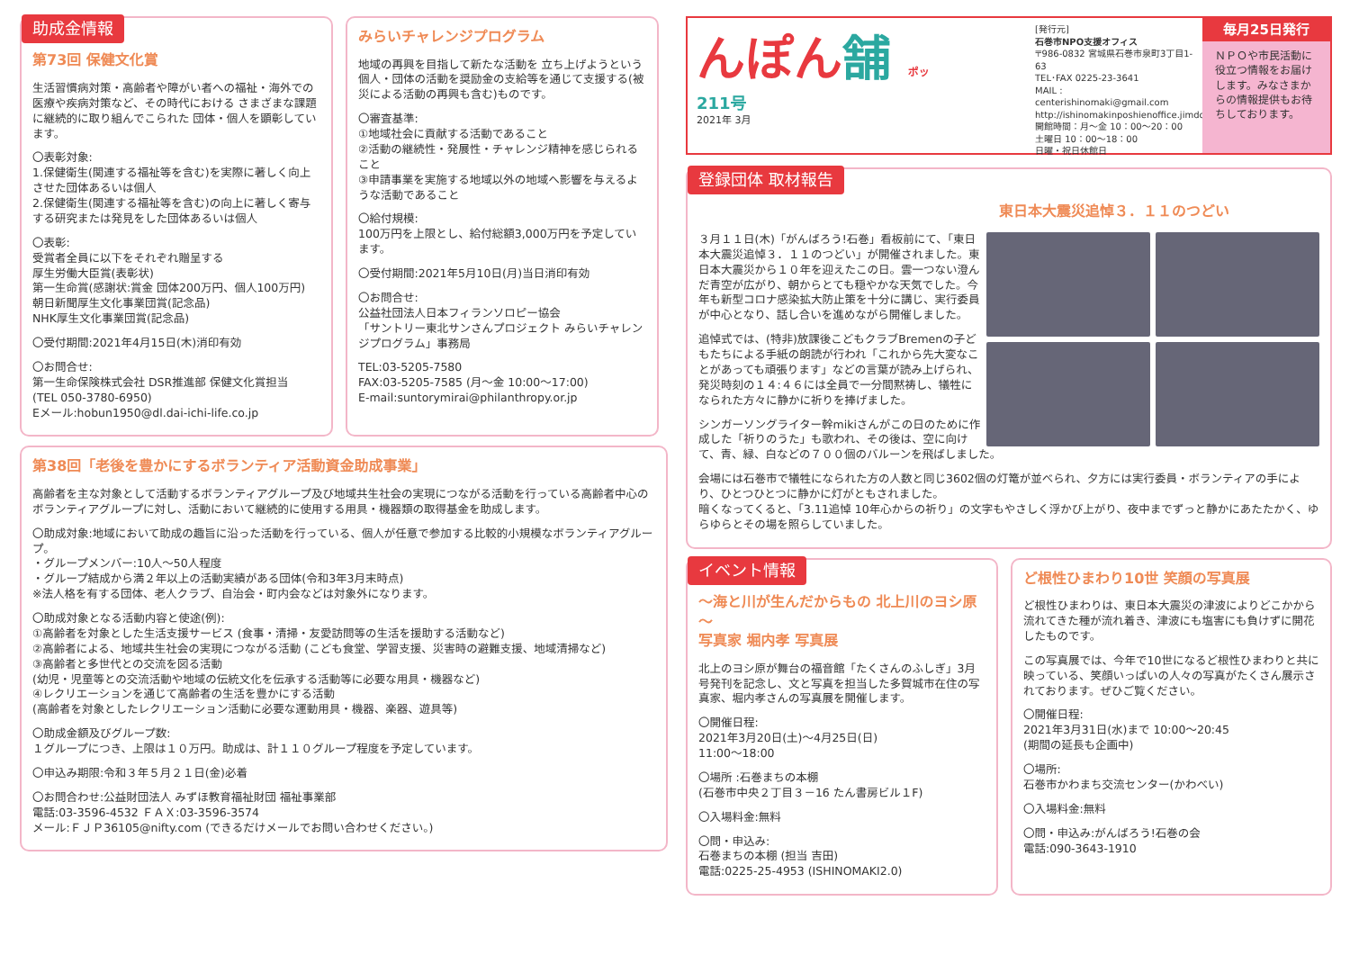助成金情報
第73回 保健文化賞
生活習慣病対策・高齢者や障がい者への福祉・海外での医療や疾病対策など、その時代における さまざまな課題に継続的に取り組んでこられた 団体・個人を顕彰しています。
〇表彰対象:
1.保健衛生(関連する福祉等を含む)を実際に著しく向上させた団体あるいは個人
2.保健衛生(関連する福祉等を含む)の向上に著しく寄与する研究または発見をした団体あるいは個人
〇表彰:
受賞者全員に以下をそれぞれ贈呈する
厚生労働大臣賞(表彰状)
第一生命賞(感謝状:賞金 団体200万円、個人100万円)
朝日新聞厚生文化事業団賞(記念品)
NHK厚生文化事業団賞(記念品)
〇受付期間:2021年4月15日(木)消印有効
〇お問合せ:
第一生命保険株式会社 DSR推進部 保健文化賞担当
(TEL 050-3780-6950)
Eメール:hobun1950@dl.dai-ichi-life.co.jp
みらいチャレンジプログラム
地域の再興を目指して新たな活動を 立ち上げようという個人・団体の活動を奨励金の支給等を通じて支援する(被災による活動の再興も含む)ものです。
〇審査基準:
①地域社会に貢献する活動であること
②活動の継続性・発展性・チャレンジ精神を感じられること
③申請事業を実施する地域以外の地域へ影響を与えるような活動であること
〇給付規模:
100万円を上限とし、給付総額3,000万円を予定しています。
〇受付期間:2021年5月10日(月)当日消印有効
〇お問合せ:
公益社団法人日本フィランソロピー協会
「サントリー東北サンさんプロジェクト みらいチャレンジプログラム」事務局
TEL:03-5205-7580
FAX:03-5205-7585 (月～金 10:00～17:00)
E-mail:suntorymirai@philanthropy.or.jp
第38回「老後を豊かにするボランティア活動資金助成事業」
高齢者を主な対象として活動するボランティアグループ及び地域共生社会の実現につながる活動を行っている高齢者中心のボランティアグループに対し、活動において継続的に使用する用具・機器類の取得基金を助成します。
〇助成対象:地域において助成の趣旨に沿った活動を行っている、個人が任意で参加する比較的小規模なボランティアグループ。
・グループメンバー:10人～50人程度
・グループ結成から満２年以上の活動実績がある団体(令和3年3月末時点)
※法人格を有する団体、老人クラブ、自治会・町内会などは対象外になります。
〇助成対象となる活動内容と使途(例):
①高齢者を対象とした生活支援サービス (食事・清掃・友愛訪問等の生活を援助する活動など)
②高齢者による、地域共生社会の実現につながる活動 (こども食堂、学習支援、災害時の避難支援、地域清掃など)
③高齢者と多世代との交流を図る活動
(幼児・児童等との交流活動や地域の伝統文化を伝承する活動等に必要な用具・機器など)
④レクリエーションを通じて高齢者の生活を豊かにする活動
(高齢者を対象としたレクリエーション活動に必要な運動用具・機器、楽器、遊具等)
〇助成金額及びグループ数:
１グループにつき、上限は１０万円。助成は、計１１０グループ程度を予定しています。
〇申込み期限:令和３年５月２１日(金)必着
〇お問合わせ:公益財団法人 みずほ教育福祉財団 福祉事業部
電話:03-3596-4532 ＦＡＸ:03-3596-3574
メール:ＦＪＰ36105@nifty.com (できるだけメールでお問い合わせください。)
んぽん舗 ポッ
211号
2021年 3月
[発行元]
石巻市NPO支援オフィス
〒986-0832 宮城県石巻市泉町3丁目1-63
TEL･FAX 0225-23-3641
MAIL : centerishinomaki@gmail.com
http://ishinomakinposhienoffice.jimdo.com/
開館時間：月～金 10：00～20：00
土曜日 10：00～18：00
日曜・祝日休館日
毎月25日発行
ＮＰＯや市民活動に役立つ情報をお届けします。みなさまからの情報提供もお待ちしております。
登録団体 取材報告
東日本大震災追悼３．１１のつどい
３月１１日(木)「がんばろう!石巻」看板前にて、「東日本大震災追悼３．１１のつどい」が開催されました。東日本大震災から１０年を迎えたこの日。雲一つない澄んだ青空が広がり、朝からとても穏やかな天気でした。今年も新型コロナ感染拡大防止策を十分に講じ、実行委員が中心となり、話し合いを進めながら開催しました。
追悼式では、(特非)放課後こどもクラブBremenの子どもたちによる手紙の朗読が行われ「これから先大変なことがあっても頑張ります」などの言葉が読み上げられ、発災時刻の１４:４６には全員で一分間黙祷し、犠牲になられた方々に静かに祈りを捧げました。
シンガーソングライター幹mikiさんがこの日のために作成した「祈りのうた」も歌われ、その後は、空に向けて、青、緑、白などの７００個のバルーンを飛ばしました。
会場には石巻市で犠牲になられた方の人数と同じ3602個の灯篭が並べられ、夕方には実行委員・ボランティアの手により、ひとつひとつに静かに灯がともされました。
暗くなってくると、「3.11追悼 10年心からの祈り」の文字もやさしく浮かび上がり、夜中までずっと静かにあたたかく、ゆらゆらとその場を照らしていました。
イベント情報
～海と川が生んだからもの 北上川のヨシ原～
写真家 堀内孝 写真展
北上のヨシ原が舞台の福音館「たくさんのふしぎ」3月号発刊を記念し、文と写真を担当した多賀城市在住の写真家、堀内孝さんの写真展を開催します。
〇開催日程:
2021年3月20日(土)～4月25日(日)
11:00～18:00
〇場所 :石巻まちの本棚
(石巻市中央２丁目３－16 たん書房ビル１F)
〇入場料金:無料
〇問・申込み:
石巻まちの本棚 (担当 吉田)
電話:0225-25-4953 (ISHINOMAKI2.0)
ど根性ひまわり10世 笑顔の写真展
ど根性ひまわりは、東日本大震災の津波によりどこかから流れてきた種が流れ着き、津波にも塩害にも負けずに開花したものです。
この写真展では、今年で10世になるど根性ひまわりと共に映っている、笑顔いっぱいの人々の写真がたくさん展示されております。ぜひご覧ください。
〇開催日程:
2021年3月31日(水)まで 10:00～20:45
(期間の延長も企画中)
〇場所:
石巻市かわまち交流センター(かわべい)
〇入場料金:無料
〇問・申込み:がんばろう!石巻の会
電話:090-3643-1910